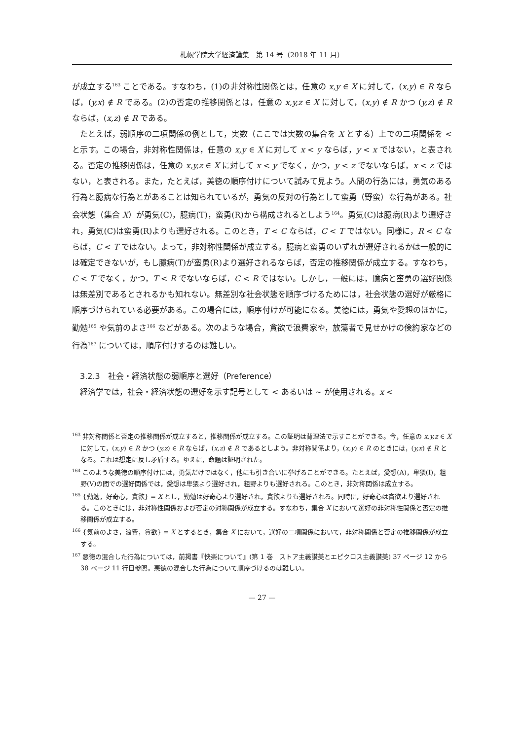札幌学院大学経済論集　第 14 号（2018 年 11 月）
が成立する<sup>163</sup> ことである。すなわち，(1)の非対称性関係とは，任意の x,y ∈ X に対して，(x,y) ∈ R ならば，(y,x) ∉ R である。(2)の否定の推移関係とは，任意の x,y,z ∈ X に対して，(x,y) ∉ R かつ (y,z) ∉ R ならば，(x,z) ∉ R である。
たとえば，弱順序の二項関係の例として，実数（ここでは実数の集合を X とする）上での二項関係を < と示す。この場合，非対称性関係は，任意の x,y ∈ X に対して x < y ならば，y < x ではない，と表される。否定の推移関係は，任意の x,y,z ∈ X に対して x < y でなく，かつ，y < z でないならば，x < z ではない，と表される。また，たとえば，美徳の順序付けについて試みて見よう。人間の行為には，勇気のある行為と臆病な行為とがあることは知られているが，勇気の反対の行為として蛮勇（野蛮）な行為がある。社会状態（集合 X）が勇気(C)，臆病(T)，蛮勇(R)から構成されるとしよう<sup>164</sup>。勇気(C)は臆病(R)より選好され，勇気(C)は蛮勇(R)よりも選好される。このとき，T < C ならば，C < T ではない。同様に，R < C ならば，C < T ではない。よって，非対称性関係が成立する。臆病と蛮勇のいずれが選好されるかは一般的には確定できないが，もし臆病(T)が蛮勇(R)より選好されるならば，否定の推移関係が成立する。すなわち，C < T でなく，かつ，T < R でないならば，C < R ではない。しかし，一般には，臆病と蛮勇の選好関係は無差別であるとされるかも知れない。無差別な社会状態を順序づけるためには，社会状態の選好が厳格に順序づけられている必要がある。この場合には，順序付けが可能になる。美徳には，勇気や愛想のほかに，勤勉<sup>165</sup> や気前のよさ<sup>166</sup> などがある。次のような場合，貪欲で浪費家や，放蕩者で見せかけの倹約家などの行為<sup>167</sup> については，順序付けするのは難しい。
3.2.3　社会・経済状態の弱順序と選好（Preference）
経済学では，社会・経済状態の選好を示す記号として < あるいは ~ が使用される。x <
<sup>163</sup> 非対称関係と否定の推移関係が成立すると，推移関係が成立する。この証明は背理法で示すことができる。今，任意の x,y,z ∈ X に対して，(x,y) ∈ R かつ (y,z) ∈ R ならば，(x,z) ∉ R であるとしよう。非対称関係より，(x,y) ∈ R のときには，(y,x) ∉ R となる。これは想定に反し矛盾する。ゆえに，命題は証明された。
<sup>164</sup> このような美徳の順序付けには，勇気だけではなく，他にも引き合いに挙げることができる。たとえば，愛想(A)，卑猥(I)，粗野(V)の間での選好関係では，愛想は卑猥より選好され，粗野よりも選好される。このとき，非対称関係は成立する。
<sup>165</sup> {勤勉，好奇心，貪欲} = X とし，勤勉は好奇心より選好され，貪欲よりも選好される。同時に，好奇心は貪欲より選好される。このときには，非対称性関係および否定の対称関係が成立する。すなわち，集合 X において選好の非対称性関係と否定の推移関係が成立する。
<sup>166</sup> {気前のよさ，浪費，貪欲} = X とするとき，集合 X において，選好の二項関係において，非対称関係と否定の推移関係が成立する。
<sup>167</sup> 悪徳の混合した行為については，前掲書『快楽について』(第 1 巻　ストア主義讃美とエピクロス主義讃美) 37 ページ 12 から 38 ページ 11 行目参照。悪徳の混合した行為について順序づけるのは難しい。
— 27 —